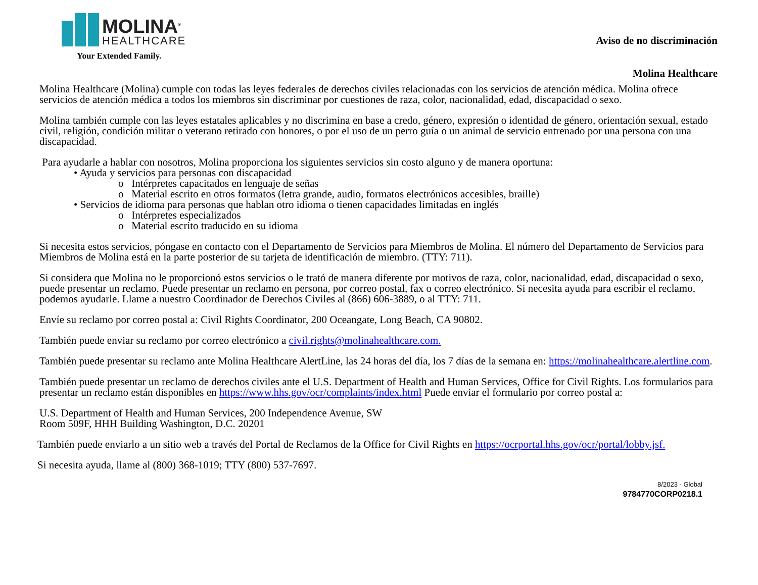MOLINA<sup>®</sup>
HEALTHCARE
Your Extended Family.
Aviso de no discriminación
Molina Healthcare
Molina Healthcare (Molina) cumple con todas las leyes federales de derechos civiles relacionadas con los servicios de atención médica. Molina ofrece servicios de atención médica a todos los miembros sin discriminar por cuestiones de raza, color, nacionalidad, edad, discapacidad o sexo.
Molina también cumple con las leyes estatales aplicables y no discrimina en base a credo, género, expresión o identidad de género, orientación sexual, estado civil, religión, condición militar o veterano retirado con honores, o por el uso de un perro guía o un animal de servicio entrenado por una persona con una discapacidad.
Para ayudarle a hablar con nosotros, Molina proporciona los siguientes servicios sin costo alguno y de manera oportuna:
• Ayuda y servicios para personas con discapacidad
o Intérpretes capacitados en lenguaje de señas
o Material escrito en otros formatos (letra grande, audio, formatos electrónicos accesibles, braille)
• Servicios de idioma para personas que hablan otro idioma o tienen capacidades limitadas en inglés
o Intérpretes especializados
o Material escrito traducido en su idioma
Si necesita estos servicios, póngase en contacto con el Departamento de Servicios para Miembros de Molina. El número del Departamento de Servicios para Miembros de Molina está en la parte posterior de su tarjeta de identificación de miembro. (TTY: 711).
Si considera que Molina no le proporcionó estos servicios o le trató de manera diferente por motivos de raza, color, nacionalidad, edad, discapacidad o sexo, puede presentar un reclamo. Puede presentar un reclamo en persona, por correo postal, fax o correo electrónico. Si necesita ayuda para escribir el reclamo, podemos ayudarle. Llame a nuestro Coordinador de Derechos Civiles al (866) 606-3889, o al TTY: 711.
Envíe su reclamo por correo postal a: Civil Rights Coordinator, 200 Oceangate, Long Beach, CA 90802.
También puede enviar su reclamo por correo electrónico a civil.rights@molinahealthcare.com.
También puede presentar su reclamo ante Molina Healthcare AlertLine, las 24 horas del día, los 7 días de la semana en: https://molinahealthcare.alertline.com.
También puede presentar un reclamo de derechos civiles ante el U.S. Department of Health and Human Services, Office for Civil Rights. Los formularios para presentar un reclamo están disponibles en https://www.hhs.gov/ocr/complaints/index.html Puede enviar el formulario por correo postal a:
U.S. Department of Health and Human Services, 200 Independence Avenue, SW
Room 509F, HHH Building Washington, D.C. 20201
También puede enviarlo a un sitio web a través del Portal de Reclamos de la Office for Civil Rights en https://ocrportal.hhs.gov/ocr/portal/lobby.jsf.
Si necesita ayuda, llame al (800) 368-1019; TTY (800) 537-7697.
8/2023 - Global
9784770CORP0218.1